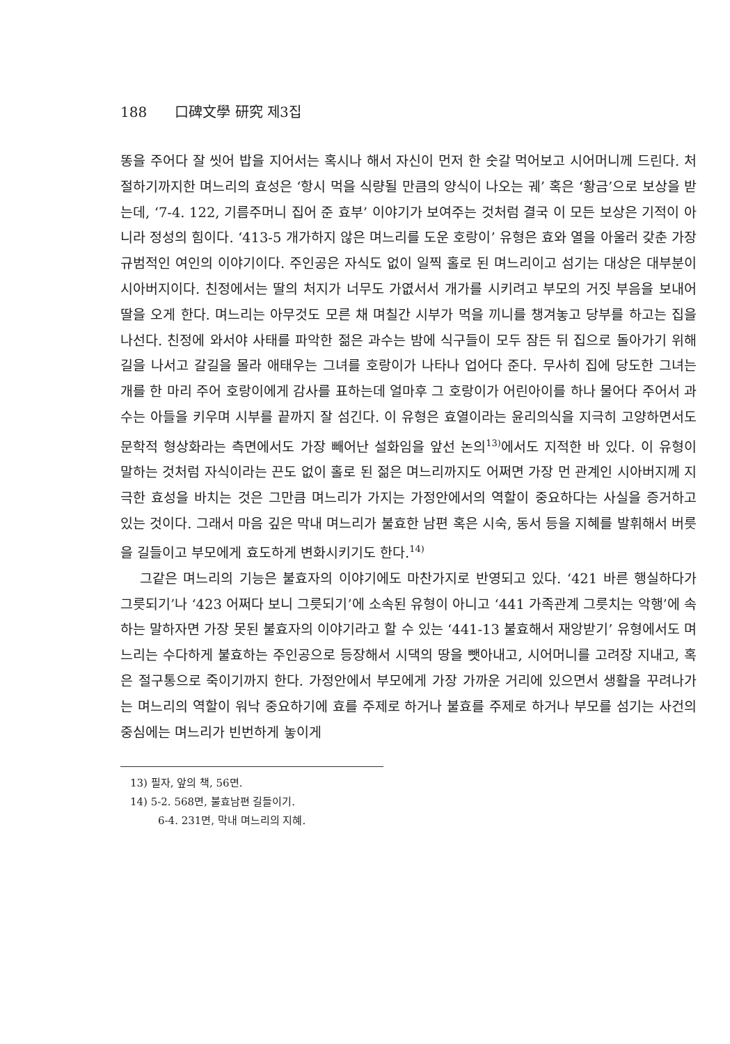188 口碑文學 研究 제3집
똥을 주어다 잘 씻어 밥을 지어서는 혹시나 해서 자신이 먼저 한 숫갈 먹어보고 시어머니께 드린다. 처절하기까지한 며느리의 효성은 ‘항시 먹을 식량될 만큼의 양식이 나오는 궤’ 혹은 ‘황금’으로 보상을 받는데, ‘7-4. 122, 기름주머니 집어 준 효부’ 이야기가 보여주는 것처럼 결국 이 모든 보상은 기적이 아니라 정성의 힘이다. ‘413-5 개가하지 않은 며느리를 도운 호랑이’ 유형은 효와 열을 아울러 갖춘 가장 규범적인 여인의 이야기이다. 주인공은 자식도 없이 일찍 홀로 된 며느리이고 섬기는 대상은 대부분이 시아버지이다. 친정에서는 딸의 처지가 너무도 가엾서서 개가를 시키려고 부모의 거짓 부음을 보내어 딸을 오게 한다. 며느리는 아무것도 모른 채 며칠간 시부가 먹을 끼니를 챙겨놓고 당부를 하고는 집을 나선다. 친정에 와서야 사태를 파악한 젊은 과수는 밤에 식구들이 모두 잠든 뒤 집으로 돌아가기 위해 길을 나서고 갈길을 몰라 애태우는 그녀를 호랑이가 나타나 업어다 준다. 무사히 집에 당도한 그녀는 개를 한 마리 주어 호랑이에게 감사를 표하는데 얼마후 그 호랑이가 어린아이를 하나 물어다 주어서 과수는 아들을 키우며 시부를 끝까지 잘 섬긴다. 이 유형은 효열이라는 윤리의식을 지극히 고양하면서도 문학적 형상화라는 측면에서도 가장 빼어난 설화임을 앞선 논의<sup>13)</sup>에서도 지적한 바 있다. 이 유형이 말하는 것처럼 자식이라는 끈도 없이 홀로 된 젊은 며느리까지도 어쩌면 가장 먼 관계인 시아버지께 지극한 효성을 바치는 것은 그만큼 며느리가 가지는 가정안에서의 역할이 중요하다는 사실을 증거하고 있는 것이다. 그래서 마음 깊은 막내 며느리가 불효한 남편 혹은 시숙, 동서 등을 지혜를 발휘해서 버릇을 길들이고 부모에게 효도하게 변화시키기도 한다.<sup>14)</sup>
그같은 며느리의 기능은 불효자의 이야기에도 마찬가지로 반영되고 있다. ‘421 바른 행실하다가 그릇되기’나 ‘423 어쩌다 보니 그릇되기’에 소속된 유형이 아니고 ‘441 가족관계 그릇치는 악행’에 속하는 말하자면 가장 못된 불효자의 이야기라고 할 수 있는 ‘441-13 불효해서 재앙받기’ 유형에서도 며느리는 수다하게 불효하는 주인공으로 등장해서 시댁의 땅을 뺏아내고, 시어머니를 고려장 지내고, 혹은 절구통으로 죽이기까지 한다. 가정안에서 부모에게 가장 가까운 거리에 있으면서 생활을 꾸려나가는 며느리의 역할이 워낙 중요하기에 효를 주제로 하거나 불효를 주제로 하거나 부모를 섬기는 사건의 중심에는 며느리가 빈번하게 놓이게
13) 필자, 앞의 책, 56면.
14) 5-2. 568면, 불효남편 길들이기.
6-4. 231면, 막내 며느리의 지혜.